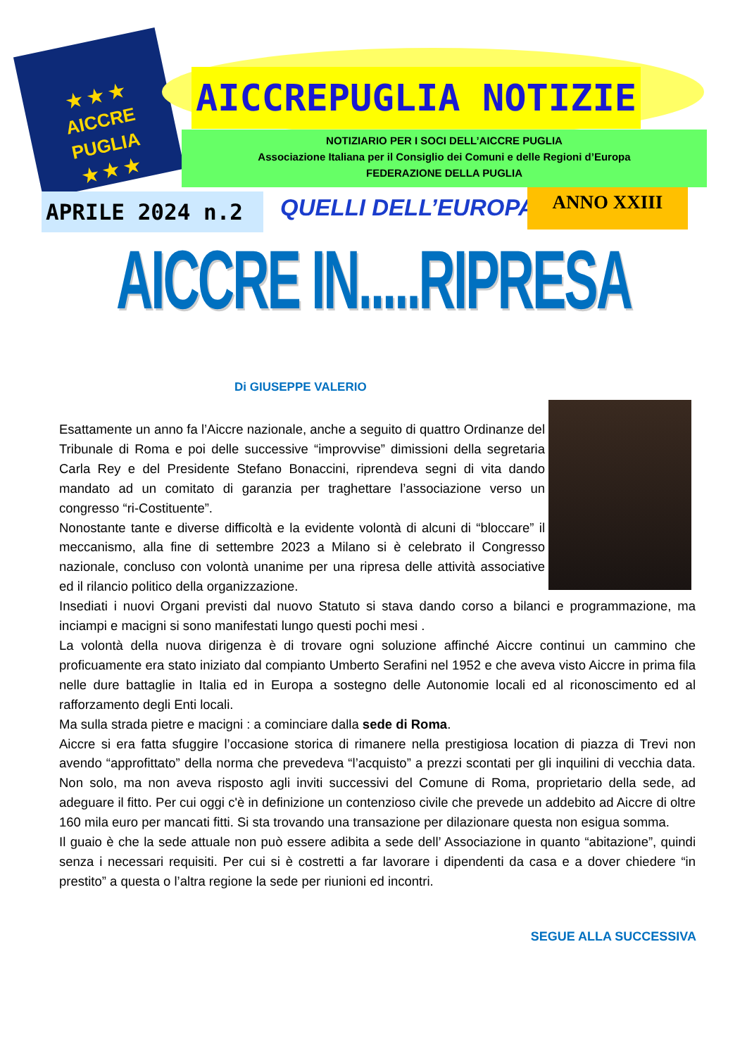★ ★ ★
AICCRE
PUGLIA
★ ★ ★
AICCREPUGLIA NOTIZIE
NOTIZIARIO PER I SOCI DELL’AICCRE PUGLIA
Associazione Italiana per il Consiglio dei Comuni e delle Regioni d’Europa
FEDERAZIONE DELLA PUGLIA
APRILE 2024 n.2 QUELLI DELL’EUROPA ANNO XXIII
AICCRE IN.....RIPRESA
Di GIUSEPPE VALERIO
Esattamente un anno fa l’Aiccre nazionale, anche a seguito di quattro Ordinanze del Tribunale di Roma e poi delle successive “improvvise” dimissioni della segretaria Carla Rey e del Presidente Stefano Bonaccini, riprendeva segni di vita dando mandato ad un comitato di garanzia per traghettare l’associazione verso un congresso “ri-Costituente”.
Nonostante tante e diverse difficoltà e la evidente volontà di alcuni di “bloccare” il meccanismo, alla fine di settembre 2023 a Milano si è celebrato il Congresso nazionale, concluso con volontà unanime per una ripresa delle attività associative ed il rilancio politico della organizzazione.
Insediati i nuovi Organi previsti dal nuovo Statuto si stava dando corso a bilanci e programmazione, ma inciampi e macigni si sono manifestati lungo questi pochi mesi .
La volontà della nuova dirigenza è di trovare ogni soluzione affinché Aiccre continui un cammino che proficuamente era stato iniziato dal compianto Umberto Serafini nel 1952 e che aveva visto Aiccre in prima fila nelle dure battaglie in Italia ed in Europa a sostegno delle Autonomie locali ed al riconoscimento ed al rafforzamento degli Enti locali.
Ma sulla strada pietre e macigni : a cominciare dalla sede di Roma.
Aiccre si era fatta sfuggire l’occasione storica di rimanere nella prestigiosa location di piazza di Trevi non avendo “approfittato” della norma che prevedeva “l’acquisto” a prezzi scontati per gli inquilini di vecchia data. Non solo, ma non aveva risposto agli inviti successivi del Comune di Roma, proprietario della sede, ad adeguare il fitto. Per cui oggi c'è in definizione un contenzioso civile che prevede un addebito ad Aiccre di oltre 160 mila euro per mancati fitti. Si sta trovando una transazione per dilazionare questa non esigua somma.
Il guaio è che la sede attuale non può essere adibita a sede dell’ Associazione in quanto “abitazione”, quindi senza i necessari requisiti. Per cui si è costretti a far lavorare i dipendenti da casa e a dover chiedere “in prestito” a questa o l’altra regione la sede per riunioni ed incontri.
SEGUE ALLA SUCCESSIVA